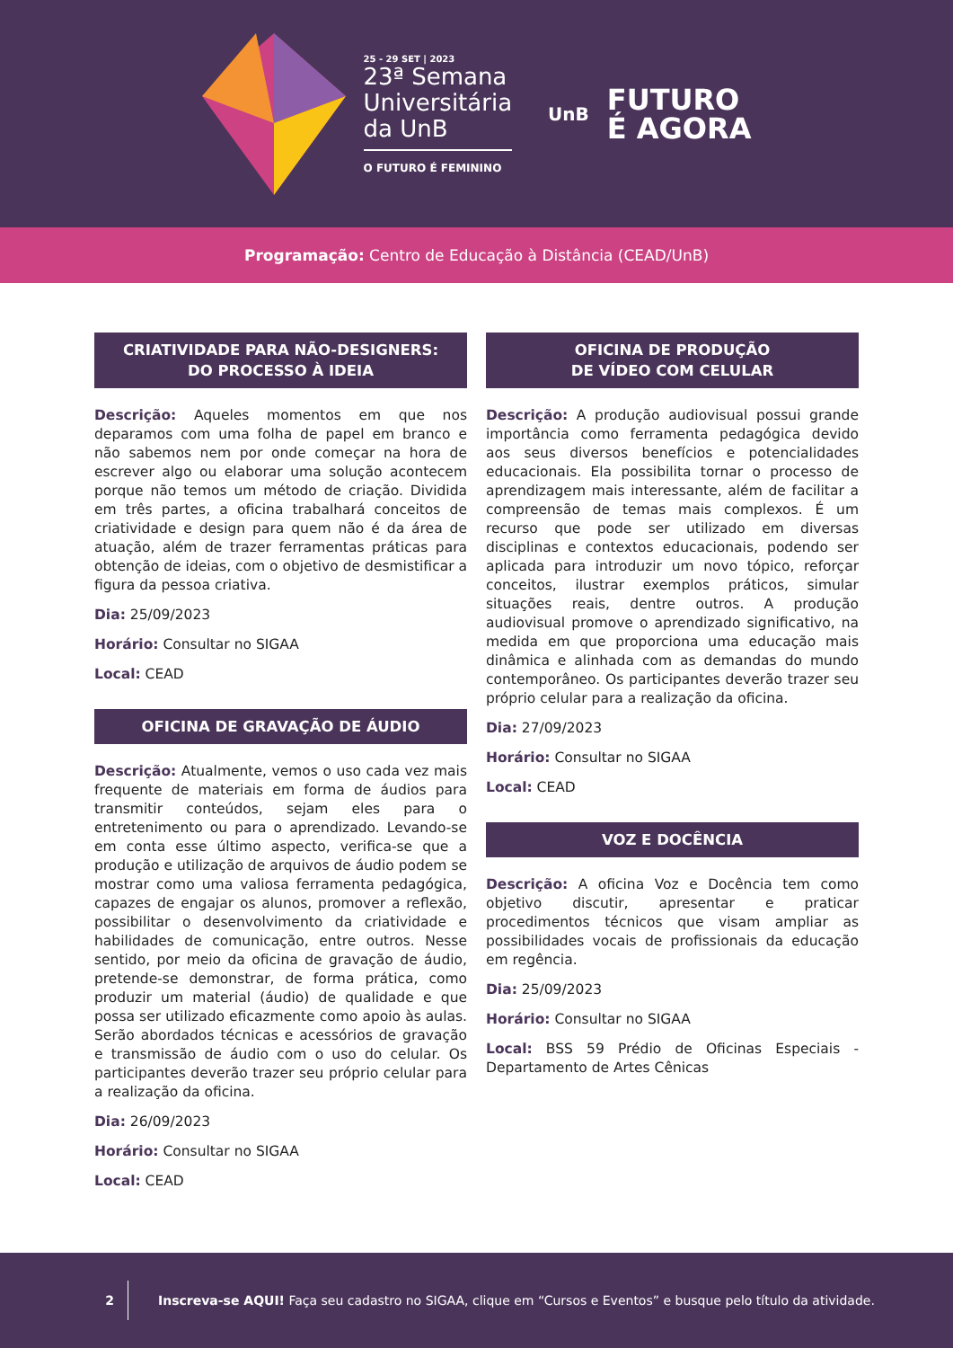25 - 29 SET | 2023
23ª Semana
Universitária
da UnB
O FUTURO É FEMININO
UnB
FUTURO
É AGORA
Programação: Centro de Educação à Distância (CEAD/UnB)
CRIATIVIDADE PARA NÃO-DESIGNERS:
DO PROCESSO À IDEIA
Descrição: Aqueles momentos em que nos deparamos com uma folha de papel em branco e não sabemos nem por onde começar na hora de escrever algo ou elaborar uma solução acontecem porque não temos um método de criação. Dividida em três partes, a oficina trabalhará conceitos de criatividade e design para quem não é da área de atuação, além de trazer ferramentas práticas para obtenção de ideias, com o objetivo de desmistificar a figura da pessoa criativa.
Dia: 25/09/2023
Horário: Consultar no SIGAA
Local: CEAD
OFICINA DE GRAVAÇÃO DE ÁUDIO
Descrição: Atualmente, vemos o uso cada vez mais frequente de materiais em forma de áudios para transmitir conteúdos, sejam eles para o entretenimento ou para o aprendizado. Levando-se em conta esse último aspecto, verifica-se que a produção e utilização de arquivos de áudio podem se mostrar como uma valiosa ferramenta pedagógica, capazes de engajar os alunos, promover a reflexão, possibilitar o desenvolvimento da criatividade e habilidades de comunicação, entre outros. Nesse sentido, por meio da oficina de gravação de áudio, pretende-se demonstrar, de forma prática, como produzir um material (áudio) de qualidade e que possa ser utilizado eficazmente como apoio às aulas. Serão abordados técnicas e acessórios de gravação e transmissão de áudio com o uso do celular. Os participantes deverão trazer seu próprio celular para a realização da oficina.
Dia: 26/09/2023
Horário: Consultar no SIGAA
Local: CEAD
OFICINA DE PRODUÇÃO
DE VÍDEO COM CELULAR
Descrição: A produção audiovisual possui grande importância como ferramenta pedagógica devido aos seus diversos benefícios e potencialidades educacionais. Ela possibilita tornar o processo de aprendizagem mais interessante, além de facilitar a compreensão de temas mais complexos. É um recurso que pode ser utilizado em diversas disciplinas e contextos educacionais, podendo ser aplicada para introduzir um novo tópico, reforçar conceitos, ilustrar exemplos práticos, simular situações reais, dentre outros. A produção audiovisual promove o aprendizado significativo, na medida em que proporciona uma educação mais dinâmica e alinhada com as demandas do mundo contemporâneo. Os participantes deverão trazer seu próprio celular para a realização da oficina.
Dia: 27/09/2023
Horário: Consultar no SIGAA
Local: CEAD
VOZ E DOCÊNCIA
Descrição: A oficina Voz e Docência tem como objetivo discutir, apresentar e praticar procedimentos técnicos que visam ampliar as possibilidades vocais de profissionais da educação em regência.
Dia: 25/09/2023
Horário: Consultar no SIGAA
Local: BSS 59 Prédio de Oficinas Especiais - Departamento de Artes Cênicas
2
Inscreva-se AQUI! Faça seu cadastro no SIGAA, clique em “Cursos e Eventos” e busque pelo título da atividade.